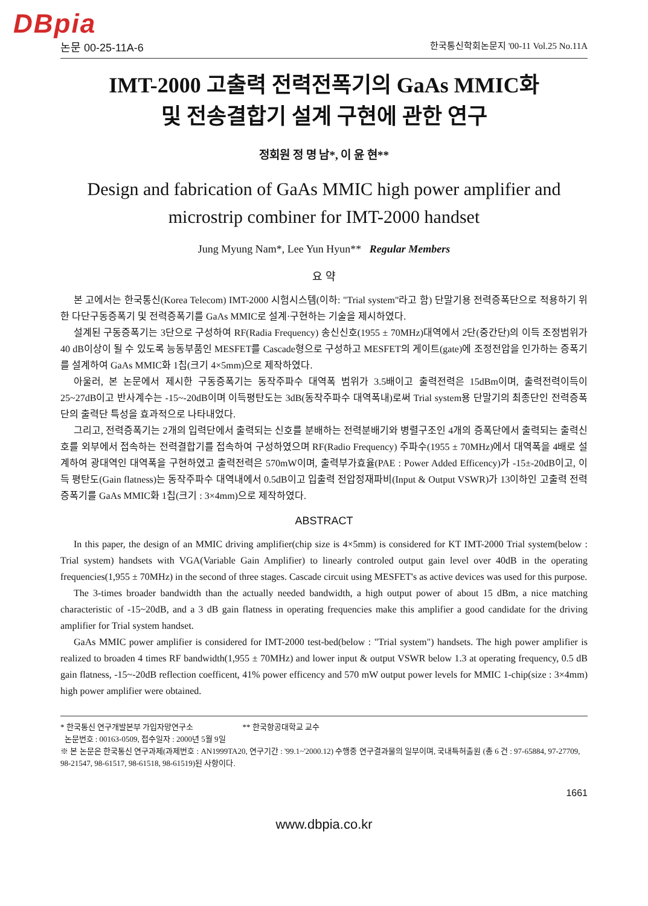DBpia
논문 00-25-11A-6 한국통신학회논문지 '00-11 Vol.25 No.11A
IMT-2000 고출력 전력전폭기의 GaAs MMIC화
및 전송결합기 설계 구현에 관한 연구
정회원 정 명 남*, 이 윤 현**
Design and fabrication of GaAs MMIC high power amplifier and microstrip combiner for IMT-2000 handset
Jung Myung Nam*, Lee Yun Hyun** Regular Members
요 약
본 고에서는 한국통신(Korea Telecom) IMT-2000 시험시스템(이하: "Trial system"라고 함) 단말기용 전력증폭단으로 적용하기 위한 다단구동증폭기 및 전력증폭기를 GaAs MMIC로 설계·구현하는 기술을 제시하였다.
설계된 구동증폭기는 3단으로 구성하여 RF(Radia Frequency) 송신신호(1955 ± 70MHz)대역에서 2단(중간단)의 이득 조정범위가 40 dB이상이 될 수 있도록 능동부품인 MESFET를 Cascade형으로 구성하고 MESFET의 게이트(gate)에 조정전압을 인가하는 증폭기를 설계하여 GaAs MMIC화 1칩(크기 4×5mm)으로 제작하였다.
아울러, 본 논문에서 제시한 구동증폭기는 동작주파수 대역폭 범위가 3.5배이고 출력전력은 15dBm이며, 출력전력이득이 25~27dB이고 반사계수는 -15~-20dB이며 이득평탄도는 3dB(동작주파수 대역폭내)로써 Trial system용 단말기의 최종단인 전력증폭단의 출력단 특성을 효과적으로 나타내었다.
그리고, 전력증폭기는 2개의 입력단에서 출력되는 신호를 분배하는 전력분배기와 병렬구조인 4개의 증폭단에서 출력되는 출력신호를 외부에서 접속하는 전력결합기를 접속하여 구성하였으며 RF(Radio Frequency) 주파수(1955 ± 70MHz)에서 대역폭을 4배로 설계하여 광대역인 대역폭을 구현하였고 출력전력은 570mW이며, 출력부가효율(PAE : Power Added Efficency)가 -15±-20dB이고, 이득 평탄도(Gain flatness)는 동작주파수 대역내에서 0.5dB이고 입출력 전압정재파비(Input & Output VSWR)가 13이하인 고출력 전력증폭기를 GaAs MMIC화 1칩(크기 : 3×4mm)으로 제작하였다.
ABSTRACT
In this paper, the design of an MMIC driving amplifier(chip size is 4×5mm) is considered for KT IMT-2000 Trial system(below : Trial system) handsets with VGA(Variable Gain Amplifier) to linearly controled output gain level over 40dB in the operating frequencies(1,955 ± 70MHz) in the second of three stages. Cascade circuit using MESFET's as active devices was used for this purpose.
The 3-times broader bandwidth than the actually needed bandwidth, a high output power of about 15 dBm, a nice matching characteristic of -15~20dB, and a 3 dB gain flatness in operating frequencies make this amplifier a good candidate for the driving amplifier for Trial system handset.
GaAs MMIC power amplifier is considered for IMT-2000 test-bed(below : "Trial system") handsets. The high power amplifier is realized to broaden 4 times RF bandwidth(1,955 ± 70MHz) and lower input & output VSWR below 1.3 at operating frequency, 0.5 dB gain flatness, -15~-20dB reflection coefficent, 41% power efficency and 570 mW output power levels for MMIC 1-chip(size : 3×4mm) high power amplifier were obtained.
* 한국통신 연구개발본부 가입자망연구소 ** 한국항공대학교 교수
논문번호 : 00163-0509, 접수일자 : 2000년 5월 9일
※ 본 논문은 한국통신 연구과제(과제번호 : AN1999TA20, 연구기간 : '99.1~'2000.12) 수행중 연구결과물의 일부이며, 국내특허출원 (총 6 건 : 97-65884, 97-27709, 98-21547, 98-61517, 98-61518, 98-61519)된 사항이다.
1661
www.dbpia.co.kr